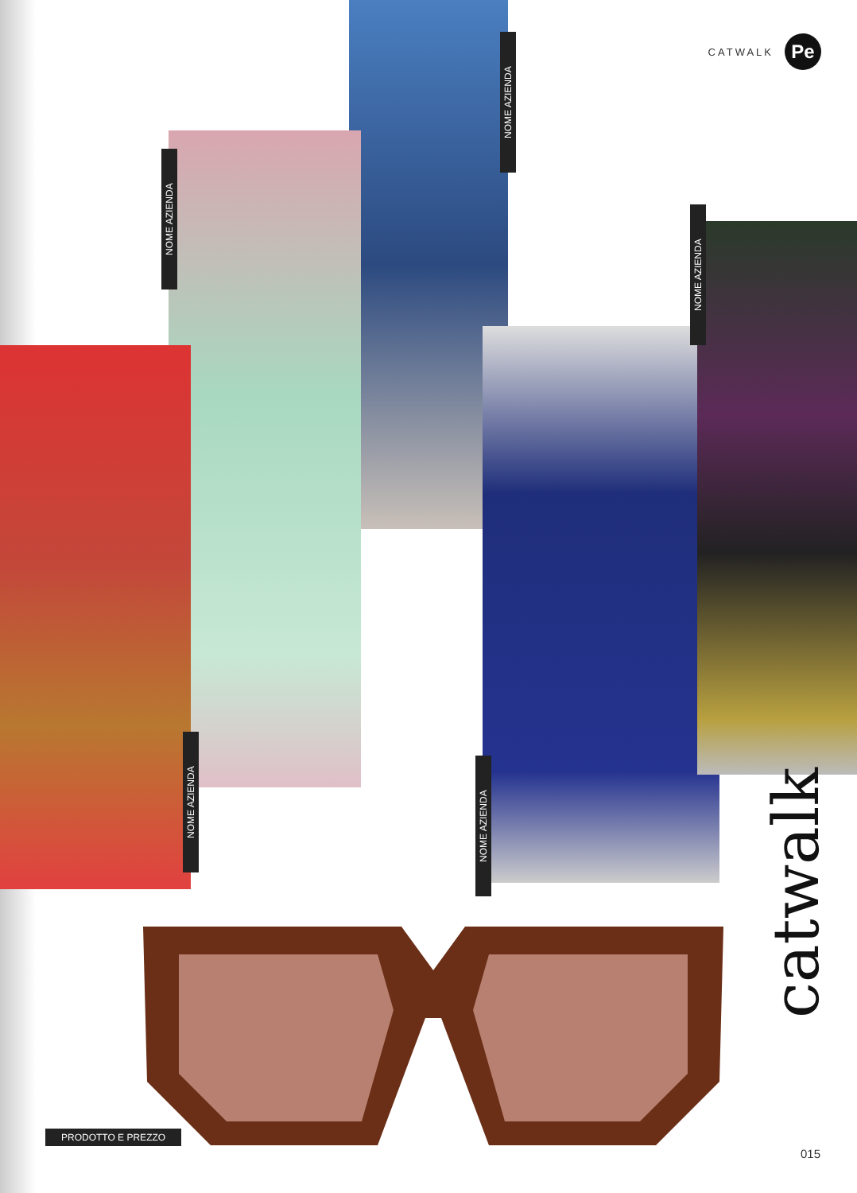CATWALK
Pe
NOME AZIENDA
NOME AZIENDA
NOME AZIENDA
NOME AZIENDA
NOME AZIENDA
catwalk
PRODOTTO E PREZZO
015